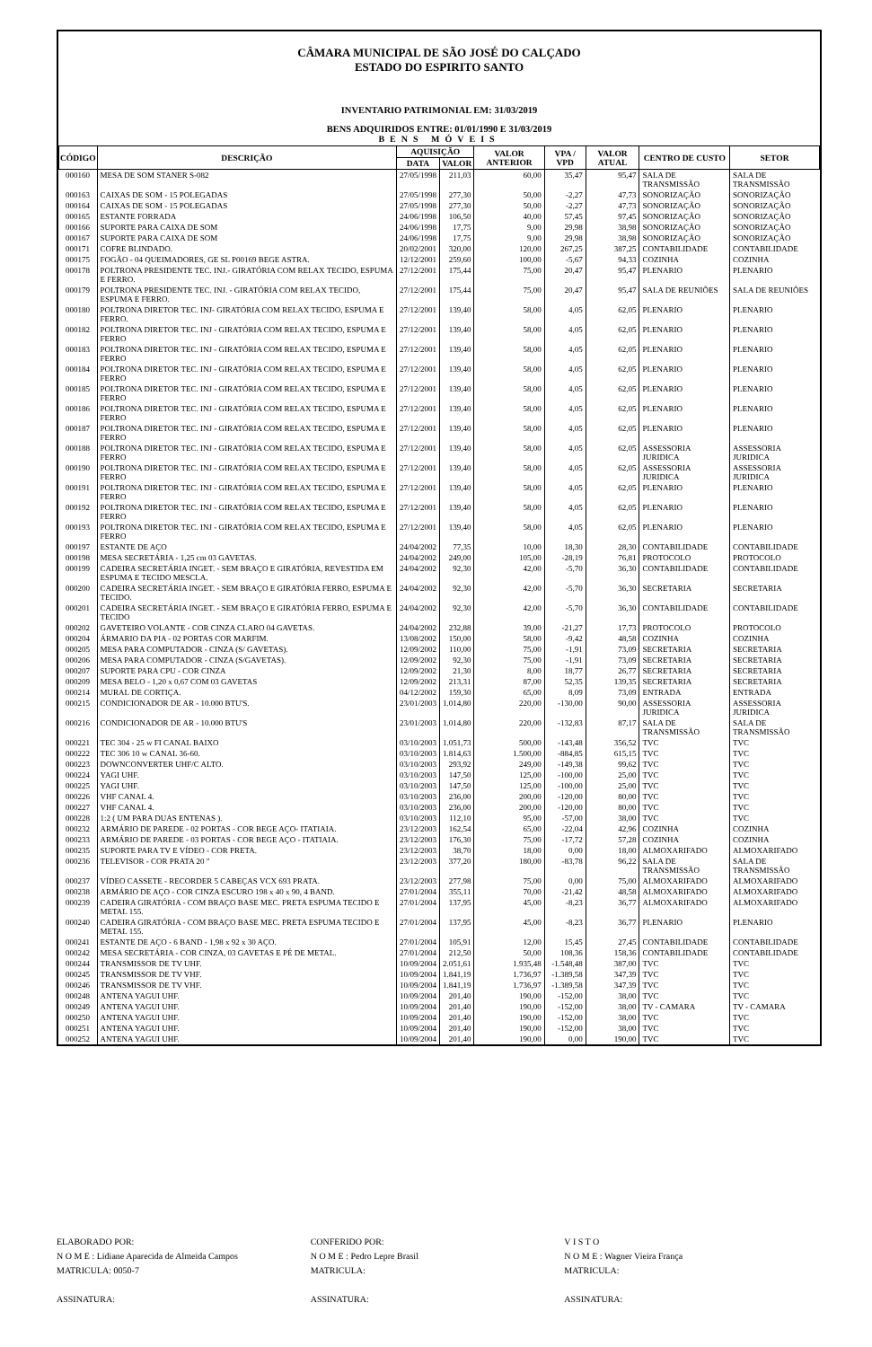CÂMARA MUNICIPAL DE SÃO JOSÉ DO CALÇADO
ESTADO DO ESPIRITO SANTO
INVENTARIO PATRIMONIAL EM: 31/03/2019
BENS ADQUIRIDOS ENTRE: 01/01/1990 E 31/03/2019
BENS MÓVEIS
| CÓDIGO | DESCRIÇÃO | AQUISIÇÃO | | VALOR ANTERIOR | VPA / VPD | VALOR ATUAL | CENTRO DE CUSTO | SETOR |
| --- | --- | --- | --- | --- | --- | --- | --- | --- |
| | | DATA | VALOR | | | | | |
| 000160 | MESA DE SOM STANER S-082 | 27/05/1998 | 211,03 | 60,00 | 35,47 | 95,47 | SALA DE TRANSMISSÃO | SALA DE TRANSMISSÃO |
| 000163 | CAIXAS DE SOM - 15 POLEGADAS | 27/05/1998 | 277,30 | 50,00 | -2,27 | 47,73 | SONORIZAÇÃO | SONORIZAÇÃO |
| 000164 | CAIXAS DE SOM - 15 POLEGADAS | 27/05/1998 | 277,30 | 50,00 | -2,27 | 47,73 | SONORIZAÇÃO | SONORIZAÇÃO |
| 000165 | ESTANTE FORRADA | 24/06/1998 | 106,50 | 40,00 | 57,45 | 97,45 | SONORIZAÇÃO | SONORIZAÇÃO |
| 000166 | SUPORTE PARA CAIXA DE SOM | 24/06/1998 | 17,75 | 9,00 | 29,98 | 38,98 | SONORIZAÇÃO | SONORIZAÇÃO |
| 000167 | SUPORTE PARA CAIXA DE SOM | 24/06/1998 | 17,75 | 9,00 | 29,98 | 38,98 | SONORIZAÇÃO | SONORIZAÇÃO |
| 000171 | COFRE BLINDADO. | 20/02/2001 | 320,00 | 120,00 | 267,25 | 387,25 | CONTABILIDADE | CONTABILIDADE |
| 000175 | FOGÃO - 04 QUEIMADORES, GE SL P00169 BEGE ASTRA. | 12/12/2001 | 259,60 | 100,00 | -5,67 | 94,33 | COZINHA | COZINHA |
| 000178 | POLTRONA PRESIDENTE TEC. INJ.- GIRATÓRIA COM RELAX TECIDO, ESPUMA E FERRO. | 27/12/2001 | 175,44 | 75,00 | 20,47 | 95,47 | PLENARIO | PLENARIO |
| 000179 | POLTRONA PRESIDENTE TEC. INJ. - GIRATÓRIA COM RELAX TECIDO, ESPUMA E FERRO. | 27/12/2001 | 175,44 | 75,00 | 20,47 | 95,47 | SALA DE REUNIÕES | SALA DE REUNIÕES |
| 000180 | POLTRONA DIRETOR TEC. INJ- GIRATÓRIA COM RELAX TECIDO, ESPUMA E FERRO. | 27/12/2001 | 139,40 | 58,00 | 4,05 | 62,05 | PLENARIO | PLENARIO |
| 000182 | POLTRONA DIRETOR TEC. INJ - GIRATÓRIA COM RELAX TECIDO, ESPUMA E FERRO | 27/12/2001 | 139,40 | 58,00 | 4,05 | 62,05 | PLENARIO | PLENARIO |
| 000183 | POLTRONA DIRETOR TEC. INJ - GIRATÓRIA COM RELAX TECIDO, ESPUMA E FERRO | 27/12/2001 | 139,40 | 58,00 | 4,05 | 62,05 | PLENARIO | PLENARIO |
| 000184 | POLTRONA DIRETOR TEC. INJ - GIRATÓRIA COM RELAX TECIDO, ESPUMA E FERRO | 27/12/2001 | 139,40 | 58,00 | 4,05 | 62,05 | PLENARIO | PLENARIO |
| 000185 | POLTRONA DIRETOR TEC. INJ - GIRATÓRIA COM RELAX TECIDO, ESPUMA E FERRO | 27/12/2001 | 139,40 | 58,00 | 4,05 | 62,05 | PLENARIO | PLENARIO |
| 000186 | POLTRONA DIRETOR TEC. INJ - GIRATÓRIA COM RELAX TECIDO, ESPUMA E FERRO | 27/12/2001 | 139,40 | 58,00 | 4,05 | 62,05 | PLENARIO | PLENARIO |
| 000187 | POLTRONA DIRETOR TEC. INJ - GIRATÓRIA COM RELAX TECIDO, ESPUMA E FERRO | 27/12/2001 | 139,40 | 58,00 | 4,05 | 62,05 | PLENARIO | PLENARIO |
| 000188 | POLTRONA DIRETOR TEC. INJ - GIRATÓRIA COM RELAX TECIDO, ESPUMA E FERRO | 27/12/2001 | 139,40 | 58,00 | 4,05 | 62,05 | ASSESSORIA JURIDICA | ASSESSORIA JURIDICA |
| 000190 | POLTRONA DIRETOR TEC. INJ - GIRATÓRIA COM RELAX TECIDO, ESPUMA E FERRO | 27/12/2001 | 139,40 | 58,00 | 4,05 | 62,05 | ASSESSORIA JURIDICA | ASSESSORIA JURIDICA |
| 000191 | POLTRONA DIRETOR TEC. INJ - GIRATÓRIA COM RELAX TECIDO, ESPUMA E FERRO | 27/12/2001 | 139,40 | 58,00 | 4,05 | 62,05 | PLENARIO | PLENARIO |
| 000192 | POLTRONA DIRETOR TEC. INJ - GIRATÓRIA COM RELAX TECIDO, ESPUMA E FERRO | 27/12/2001 | 139,40 | 58,00 | 4,05 | 62,05 | PLENARIO | PLENARIO |
| 000193 | POLTRONA DIRETOR TEC. INJ - GIRATÓRIA COM RELAX TECIDO, ESPUMA E FERRO | 27/12/2001 | 139,40 | 58,00 | 4,05 | 62,05 | PLENARIO | PLENARIO |
| 000197 | ESTANTE DE AÇO | 24/04/2002 | 77,35 | 10,00 | 18,30 | 28,30 | CONTABILIDADE | CONTABILIDADE |
| 000198 | MESA SECRETÁRIA - 1,25 cm 03 GAVETAS. | 24/04/2002 | 249,00 | 105,00 | -28,19 | 76,81 | PROTOCOLO | PROTOCOLO |
| 000199 | CADEIRA SECRETÁRIA INGET. - SEM BRAÇO E GIRATÓRIA, REVESTIDA EM ESPUMA E TECIDO MESCLA. | 24/04/2002 | 92,30 | 42,00 | -5,70 | 36,30 | CONTABILIDADE | CONTABILIDADE |
| 000200 | CADEIRA SECRETÁRIA INGET. - SEM BRAÇO E GIRATÓRIA FERRO, ESPUMA E TECIDO. | 24/04/2002 | 92,30 | 42,00 | -5,70 | 36,30 | SECRETARIA | SECRETARIA |
| 000201 | CADEIRA SECRETÁRIA INGET. - SEM BRAÇO E GIRATÓRIA FERRO, ESPUMA E TECIDO | 24/04/2002 | 92,30 | 42,00 | -5,70 | 36,30 | CONTABILIDADE | CONTABILIDADE |
| 000202 | GAVETEIRO VOLANTE - COR CINZA CLARO 04 GAVETAS. | 24/04/2002 | 232,88 | 39,00 | -21,27 | 17,73 | PROTOCOLO | PROTOCOLO |
| 000204 | ÁRMARIO DA PIA - 02 PORTAS COR MARFIM. | 13/08/2002 | 150,00 | 58,00 | -9,42 | 48,58 | COZINHA | COZINHA |
| 000205 | MESA PARA COMPUTADOR - CINZA (S/ GAVETAS). | 12/09/2002 | 110,00 | 75,00 | -1,91 | 73,09 | SECRETARIA | SECRETARIA |
| 000206 | MESA PARA COMPUTADOR - CINZA (S/GAVETAS). | 12/09/2002 | 92,30 | 75,00 | -1,91 | 73,09 | SECRETARIA | SECRETARIA |
| 000207 | SUPORTE PARA CPU - COR CINZA | 12/09/2002 | 21,30 | 8,00 | 18,77 | 26,77 | SECRETARIA | SECRETARIA |
| 000209 | MESA BELO - 1,20 x 0,67 COM 03 GAVETAS | 12/09/2002 | 213,31 | 87,00 | 52,35 | 139,35 | SECRETARIA | SECRETARIA |
| 000214 | MURAL DE CORTIÇA. | 04/12/2002 | 159,30 | 65,00 | 8,09 | 73,09 | ENTRADA | ENTRADA |
| 000215 | CONDICIONADOR DE AR - 10.000 BTU'S. | 23/01/2003 | 1.014,80 | 220,00 | -130,00 | 90,00 | ASSESSORIA JURIDICA | ASSESSORIA JURIDICA |
| 000216 | CONDICIONADOR DE AR - 10.000 BTU'S | 23/01/2003 | 1.014,80 | 220,00 | -132,83 | 87,17 | SALA DE TRANSMISSÃO | SALA DE TRANSMISSÃO |
| 000221 | TEC 304 - 25 w FI CANAL BAIXO | 03/10/2003 | 1.051,73 | 500,00 | -143,48 | 356,52 | TVC | TVC |
| 000222 | TEC 306 10 w CANAL 36-60. | 03/10/2003 | 1.814,63 | 1.500,00 | -884,85 | 615,15 | TVC | TVC |
| 000223 | DOWNCONVERTER UHF/C ALTO. | 03/10/2003 | 293,92 | 249,00 | -149,38 | 99,62 | TVC | TVC |
| 000224 | YAGI UHF. | 03/10/2003 | 147,50 | 125,00 | -100,00 | 25,00 | TVC | TVC |
| 000225 | YAGI UHF. | 03/10/2003 | 147,50 | 125,00 | -100,00 | 25,00 | TVC | TVC |
| 000226 | VHF CANAL 4. | 03/10/2003 | 236,00 | 200,00 | -120,00 | 80,00 | TVC | TVC |
| 000227 | VHF CANAL 4. | 03/10/2003 | 236,00 | 200,00 | -120,00 | 80,00 | TVC | TVC |
| 000228 | 1:2 ( UM PARA DUAS ENTENAS ). | 03/10/2003 | 112,10 | 95,00 | -57,00 | 38,00 | TVC | TVC |
| 000232 | ARMÁRIO DE PAREDE - 02 PORTAS - COR BEGE AÇO- ITATIAIA. | 23/12/2003 | 162,54 | 65,00 | -22,04 | 42,96 | COZINHA | COZINHA |
| 000233 | ARMÁRIO DE PAREDE - 03 PORTAS - COR BEGE AÇO - ITATIAIA. | 23/12/2003 | 176,30 | 75,00 | -17,72 | 57,28 | COZINHA | COZINHA |
| 000235 | SUPORTE PARA TV E VÍDEO - COR PRETA. | 23/12/2003 | 38,70 | 18,00 | 0,00 | 18,00 | ALMOXARIFADO | ALMOXARIFADO |
| 000236 | TELEVISOR - COR PRATA 20 " | 23/12/2003 | 377,20 | 180,00 | -83,78 | 96,22 | SALA DE TRANSMISSÃO | SALA DE TRANSMISSÃO |
| 000237 | VÍDEO CASSETE - RECORDER 5 CABEÇAS VCX 693 PRATA. | 23/12/2003 | 277,98 | 75,00 | 0,00 | 75,00 | ALMOXARIFADO | ALMOXARIFADO |
| 000238 | ARMÁRIO DE AÇO - COR CINZA ESCURO 198 x 40 x 90, 4 BAND. | 27/01/2004 | 355,11 | 70,00 | -21,42 | 48,58 | ALMOXARIFADO | ALMOXARIFADO |
| 000239 | CADEIRA GIRATÓRIA - COM BRAÇO BASE MEC. PRETA ESPUMA TECIDO E METAL 155. | 27/01/2004 | 137,95 | 45,00 | -8,23 | 36,77 | ALMOXARIFADO | ALMOXARIFADO |
| 000240 | CADEIRA GIRATÓRIA - COM BRAÇO BASE MEC. PRETA ESPUMA TECIDO E METAL 155. | 27/01/2004 | 137,95 | 45,00 | -8,23 | 36,77 | PLENARIO | PLENARIO |
| 000241 | ESTANTE DE AÇO - 6 BAND - 1,98 x 92 x 30 AÇO. | 27/01/2004 | 105,91 | 12,00 | 15,45 | 27,45 | CONTABILIDADE | CONTABILIDADE |
| 000242 | MESA SECRETÁRIA - COR CINZA, 03 GAVETAS E PÉ DE METAL. | 27/01/2004 | 212,50 | 50,00 | 108,36 | 158,36 | CONTABILIDADE | CONTABILIDADE |
| 000244 | TRANSMISSOR DE TV UHF. | 10/09/2004 | 2.051,61 | 1.935,48 | -1.548,48 | 387,00 | TVC | TVC |
| 000245 | TRANSMISSOR DE TV VHF. | 10/09/2004 | 1.841,19 | 1.736,97 | -1.389,58 | 347,39 | TVC | TVC |
| 000246 | TRANSMISSOR DE TV VHF. | 10/09/2004 | 1.841,19 | 1.736,97 | -1.389,58 | 347,39 | TVC | TVC |
| 000248 | ANTENA YAGUI UHF. | 10/09/2004 | 201,40 | 190,00 | -152,00 | 38,00 | TVC | TVC |
| 000249 | ANTENA YAGUI UHF. | 10/09/2004 | 201,40 | 190,00 | -152,00 | 38,00 | TV - CAMARA | TV - CAMARA |
| 000250 | ANTENA YAGUI UHF. | 10/09/2004 | 201,40 | 190,00 | -152,00 | 38,00 | TVC | TVC |
| 000251 | ANTENA YAGUI UHF. | 10/09/2004 | 201,40 | 190,00 | -152,00 | 38,00 | TVC | TVC |
| 000252 | ANTENA YAGUI UHF. | 10/09/2004 | 201,40 | 190,00 | 0,00 | 190,00 | TVC | TVC |
ELABORADO POR:
N O M E : Lidiane Aparecida de Almeida Campos
MATRICULA: 0050-7
ASSINATURA:
CONFERIDO POR:
N O M E : Pedro Lepre Brasil
MATRICULA:
ASSINATURA:
V I S T O
N O M E : Wagner Vieira França
MATRICULA:
ASSINATURA: